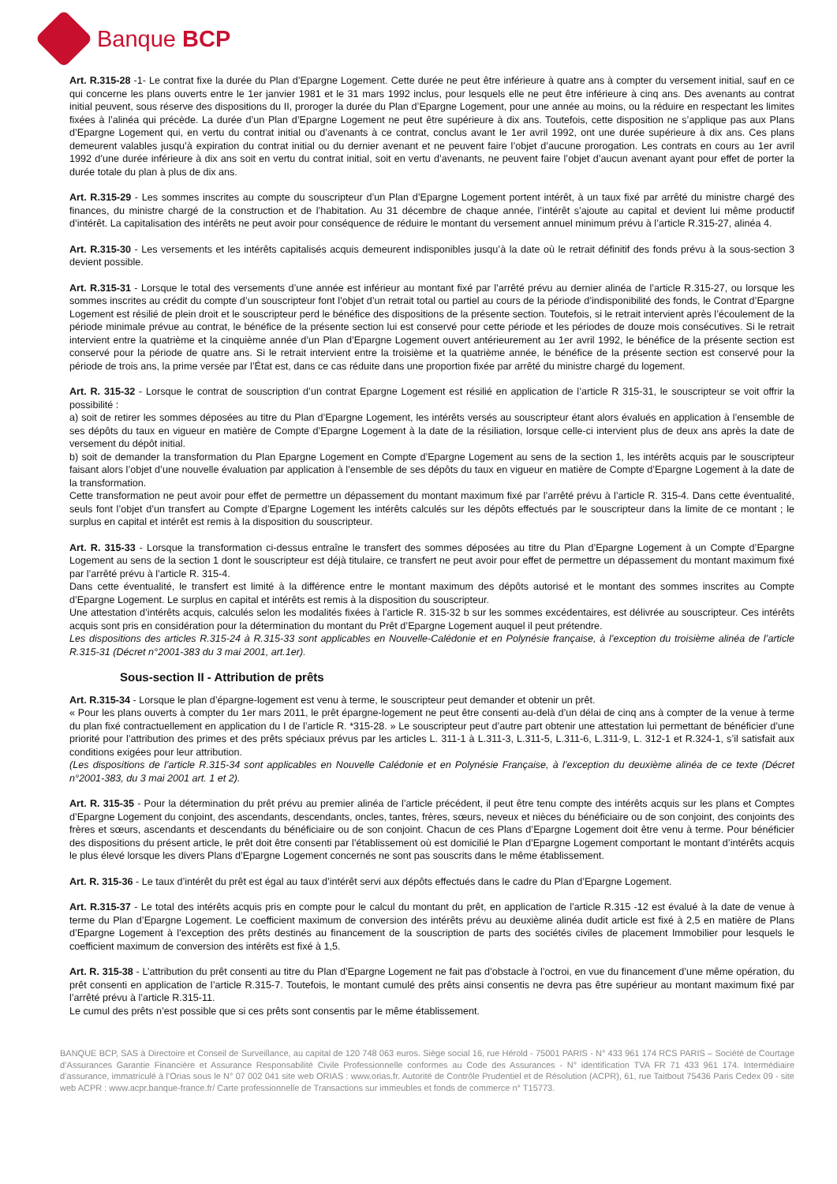Banque BCP
Art. R.315-28 -1- Le contrat fixe la durée du Plan d’Epargne Logement. Cette durée ne peut être inférieure à quatre ans à compter du versement initial, sauf en ce qui concerne les plans ouverts entre le 1er janvier 1981 et le 31 mars 1992 inclus, pour lesquels elle ne peut être inférieure à cinq ans. Des avenants au contrat initial peuvent, sous réserve des dispositions du II, proroger la durée du Plan d’Epargne Logement, pour une année au moins, ou la réduire en respectant les limites fixées à l’alinéa qui précède. La durée d’un Plan d’Epargne Logement ne peut être supérieure à dix ans. Toutefois, cette disposition ne s’applique pas aux Plans d’Epargne Logement qui, en vertu du contrat initial ou d’avenants à ce contrat, conclus avant le 1er avril 1992, ont une durée supérieure à dix ans. Ces plans demeurent valables jusqu’à expiration du contrat initial ou du dernier avenant et ne peuvent faire l’objet d’aucune prorogation. Les contrats en cours au 1er avril 1992 d’une durée inférieure à dix ans soit en vertu du contrat initial, soit en vertu d’avenants, ne peuvent faire l’objet d’aucun avenant ayant pour effet de porter la durée totale du plan à plus de dix ans.
Art. R.315-29 - Les sommes inscrites au compte du souscripteur d’un Plan d’Epargne Logement portent intérêt, à un taux fixé par arrêté du ministre chargé des finances, du ministre chargé de la construction et de l’habitation. Au 31 décembre de chaque année, l’intérêt s’ajoute au capital et devient lui même productif d’intérêt. La capitalisation des intérêts ne peut avoir pour conséquence de réduire le montant du versement annuel minimum prévu à l’article R.315-27, alinéa 4.
Art. R.315-30 - Les versements et les intérêts capitalisés acquis demeurent indisponibles jusqu’à la date où le retrait définitif des fonds prévu à la sous-section 3 devient possible.
Art. R.315-31 - Lorsque le total des versements d’une année est inférieur au montant fixé par l’arrêté prévu au dernier alinéa de l’article R.315-27, ou lorsque les sommes inscrites au crédit du compte d’un souscripteur font l’objet d’un retrait total ou partiel au cours de la période d’indisponibilité des fonds, le Contrat d’Epargne Logement est résilié de plein droit et le souscripteur perd le bénéfice des dispositions de la présente section. Toutefois, si le retrait intervient après l’écoulement de la période minimale prévue au contrat, le bénéfice de la présente section lui est conservé pour cette période et les périodes de douze mois consécutives. Si le retrait intervient entre la quatrième et la cinquième année d’un Plan d’Epargne Logement ouvert antérieurement au 1er avril 1992, le bénéfice de la présente section est conservé pour la période de quatre ans. Si le retrait intervient entre la troisième et la quatrième année, le bénéfice de la présente section est conservé pour la période de trois ans, la prime versée par l’État est, dans ce cas réduite dans une proportion fixée par arrêté du ministre chargé du logement.
Art. R. 315-32 - Lorsque le contrat de souscription d’un contrat Epargne Logement est résilié en application de l’article R 315-31, le souscripteur se voit offrir la possibilité :
a) soit de retirer les sommes déposées au titre du Plan d’Epargne Logement, les intérêts versés au souscripteur étant alors évalués en application à l’ensemble de ses dépôts du taux en vigueur en matière de Compte d’Epargne Logement à la date de la résiliation, lorsque celle-ci intervient plus de deux ans après la date de versement du dépôt initial.
b) soit de demander la transformation du Plan Epargne Logement en Compte d’Epargne Logement au sens de la section 1, les intérêts acquis par le souscripteur faisant alors l’objet d’une nouvelle évaluation par application à l’ensemble de ses dépôts du taux en vigueur en matière de Compte d’Epargne Logement à la date de la transformation.
Cette transformation ne peut avoir pour effet de permettre un dépassement du montant maximum fixé par l’arrêté prévu à l’article R. 315-4. Dans cette éventualité, seuls font l’objet d’un transfert au Compte d’Epargne Logement les intérêts calculés sur les dépôts effectués par le souscripteur dans la limite de ce montant ; le surplus en capital et intérêt est remis à la disposition du souscripteur.
Art. R. 315-33 - Lorsque la transformation ci-dessus entraîne le transfert des sommes déposées au titre du Plan d’Epargne Logement à un Compte d’Epargne Logement au sens de la section 1 dont le souscripteur est déjà titulaire, ce transfert ne peut avoir pour effet de permettre un dépassement du montant maximum fixé par l’arrêté prévu à l’article R. 315-4.
Dans cette éventualité, le transfert est limité à la différence entre le montant maximum des dépôts autorisé et le montant des sommes inscrites au Compte d’Epargne Logement. Le surplus en capital et intérêts est remis à la disposition du souscripteur.
Une attestation d’intérêts acquis, calculés selon les modalités fixées à l’article R. 315-32 b sur les sommes excédentaires, est délivrée au souscripteur. Ces intérêts acquis sont pris en considération pour la détermination du montant du Prêt d’Epargne Logement auquel il peut prétendre.
Les dispositions des articles R.315-24 à R.315-33 sont applicables en Nouvelle-Calédonie et en Polynésie française, à l’exception du troisième alinéa de l’article R.315-31 (Décret n°2001-383 du 3 mai 2001, art.1er).
Sous-section II - Attribution de prêts
Art. R.315-34 - Lorsque le plan d’épargne-logement est venu à terme, le souscripteur peut demander et obtenir un prêt.
« Pour les plans ouverts à compter du 1er mars 2011, le prêt épargne-logement ne peut être consenti au-delà d’un délai de cinq ans à compter de la venue à terme du plan fixé contractuellement en application du I de l’article R. *315-28. » Le souscripteur peut d’autre part obtenir une attestation lui permettant de bénéficier d’une priorité pour l’attribution des primes et des prêts spéciaux prévus par les articles L. 311-1 à L.311-3, L.311-5, L.311-6, L.311-9, L. 312-1 et R.324-1, s’il satisfait aux conditions exigées pour leur attribution.
(Les dispositions de l’article R.315-34 sont applicables en Nouvelle Calédonie et en Polynésie Française, à l’exception du deuxième alinéa de ce texte (Décret n°2001-383, du 3 mai 2001 art. 1 et 2).
Art. R. 315-35 - Pour la détermination du prêt prévu au premier alinéa de l’article précédent, il peut être tenu compte des intérêts acquis sur les plans et Comptes d’Epargne Logement du conjoint, des ascendants, descendants, oncles, tantes, frères, sœurs, neveux et nièces du bénéficiaire ou de son conjoint, des conjoints des frères et sœurs, ascendants et descendants du bénéficiaire ou de son conjoint. Chacun de ces Plans d’Epargne Logement doit être venu à terme. Pour bénéficier des dispositions du présent article, le prêt doit être consenti par l’établissement où est domicilié le Plan d’Epargne Logement comportant le montant d’intérêts acquis le plus élevé lorsque les divers Plans d’Epargne Logement concernés ne sont pas souscrits dans le même établissement.
Art. R. 315-36 - Le taux d’intérêt du prêt est égal au taux d’intérêt servi aux dépôts effectués dans le cadre du Plan d’Epargne Logement.
Art. R.315-37 - Le total des intérêts acquis pris en compte pour le calcul du montant du prêt, en application de l’article R.315 -12 est évalué à la date de venue à terme du Plan d’Epargne Logement. Le coefficient maximum de conversion des intérêts prévu au deuxième alinéa dudit article est fixé à 2,5 en matière de Plans d’Epargne Logement à l’exception des prêts destinés au financement de la souscription de parts des sociétés civiles de placement Immobilier pour lesquels le coefficient maximum de conversion des intérêts est fixé à 1,5.
Art. R. 315-38 - L’attribution du prêt consenti au titre du Plan d’Epargne Logement ne fait pas d’obstacle à l’octroi, en vue du financement d’une même opération, du prêt consenti en application de l’article R.315-7. Toutefois, le montant cumulé des prêts ainsi consentis ne devra pas être supérieur au montant maximum fixé par l’arrêté prévu à l’article R.315-11.
Le cumul des prêts n’est possible que si ces prêts sont consentis par le même établissement.
BANQUE BCP, SAS à Directoire et Conseil de Surveillance, au capital de 120 748 063 euros. Siège social 16, rue Hérold - 75001 PARIS - N° 433 961 174 RCS PARIS – Société de Courtage d’Assurances Garantie Financière et Assurance Responsabilité Civile Professionnelle conformes au Code des Assurances - N° identification TVA FR 71 433 961 174. Intermédiaire d’assurance, immatriculé à l’Orias sous le N° 07 002 041 site web ORIAS : www.orias.fr. Autorité de Contrôle Prudentiel et de Résolution (ACPR), 61, rue Taitbout 75436 Paris Cedex 09 - site web ACPR : www.acpr.banque-france.fr/ Carte professionnelle de Transactions sur immeubles et fonds de commerce n° T15773.